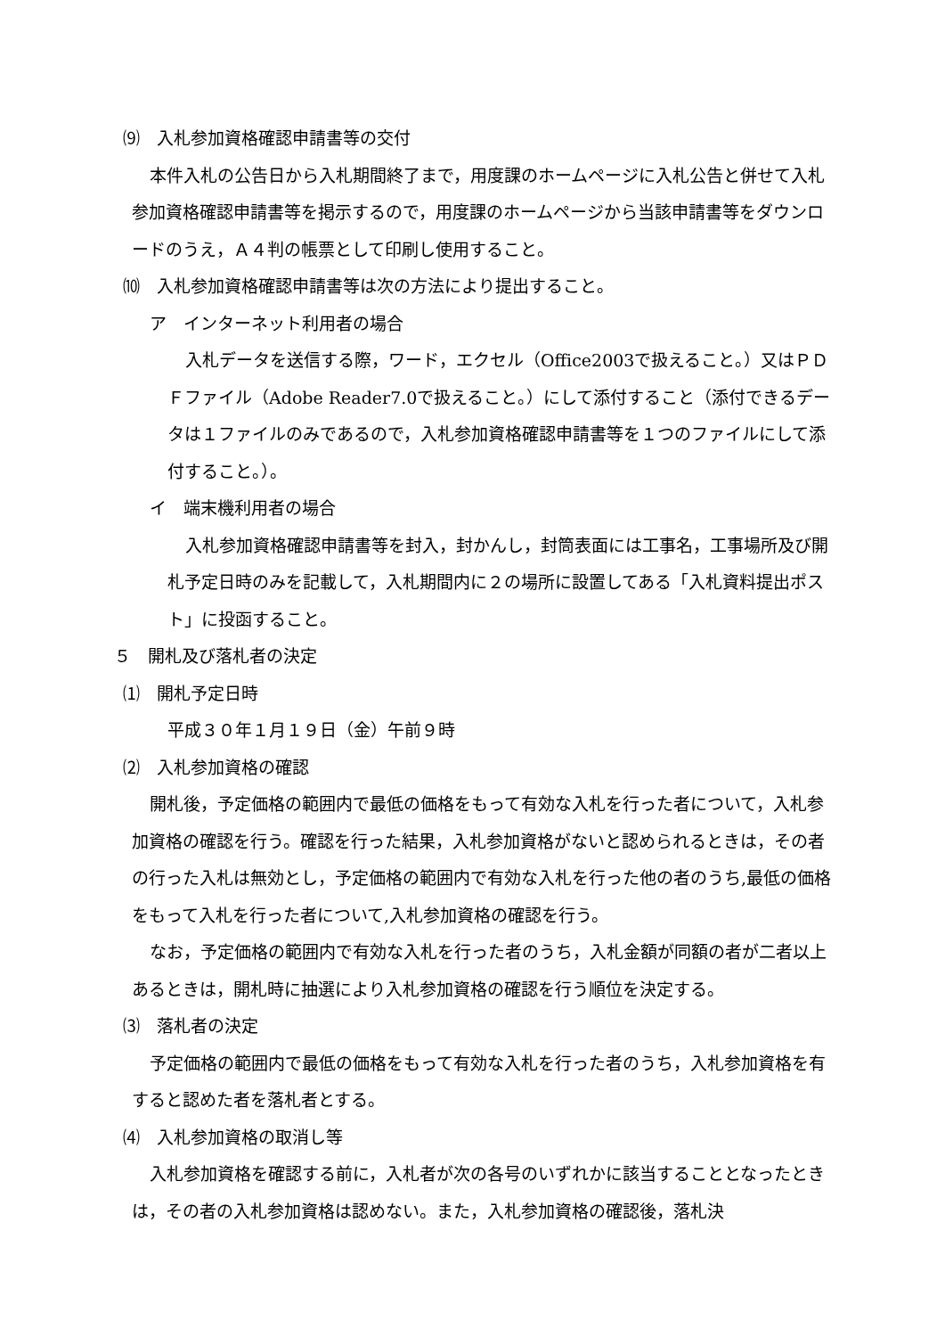⑼　入札参加資格確認申請書等の交付
本件入札の公告日から入札期間終了まで，用度課のホームページに入札公告と併せて入札参加資格確認申請書等を掲示するので，用度課のホームページから当該申請書等をダウンロードのうえ，Ａ４判の帳票として印刷し使用すること。
⑽　入札参加資格確認申請書等は次の方法により提出すること。
ア　インターネット利用者の場合
入札データを送信する際，ワード，エクセル（Office2003で扱えること。）又はＰＤＦファイル（Adobe Reader7.0で扱えること。）にして添付すること（添付できるデータは１ファイルのみであるので，入札参加資格確認申請書等を１つのファイルにして添付すること。）。
イ　端末機利用者の場合
入札参加資格確認申請書等を封入，封かんし，封筒表面には工事名，工事場所及び開札予定日時のみを記載して，入札期間内に２の場所に設置してある「入札資料提出ポスト」に投函すること。
５　開札及び落札者の決定
⑴　開札予定日時
平成３０年１月１９日（金）午前９時
⑵　入札参加資格の確認
開札後，予定価格の範囲内で最低の価格をもって有効な入札を行った者について，入札参加資格の確認を行う。確認を行った結果，入札参加資格がないと認められるときは，その者の行った入札は無効とし，予定価格の範囲内で有効な入札を行った他の者のうち,最低の価格をもって入札を行った者について,入札参加資格の確認を行う。
なお，予定価格の範囲内で有効な入札を行った者のうち，入札金額が同額の者が二者以上あるときは，開札時に抽選により入札参加資格の確認を行う順位を決定する。
⑶　落札者の決定
予定価格の範囲内で最低の価格をもって有効な入札を行った者のうち，入札参加資格を有すると認めた者を落札者とする。
⑷　入札参加資格の取消し等
入札参加資格を確認する前に，入札者が次の各号のいずれかに該当することとなったときは，その者の入札参加資格は認めない。また，入札参加資格の確認後，落札決